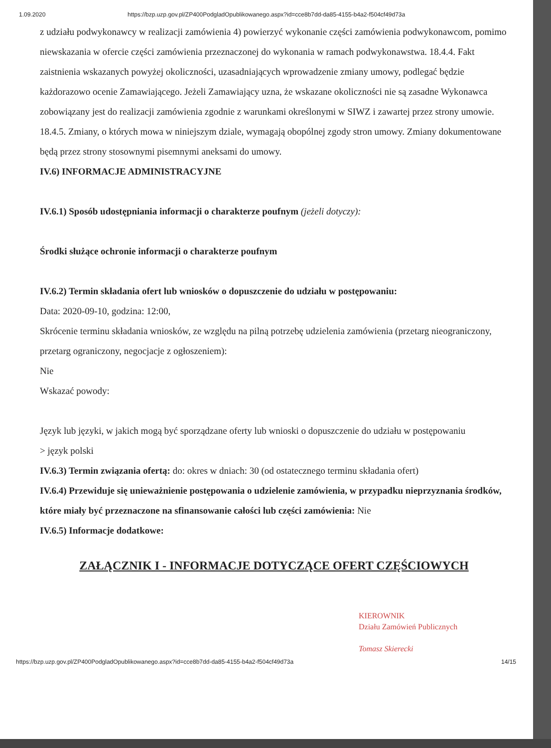1.09.2020 https://bzp.uzp.gov.pl/ZP400PodgladOpublikowanego.aspx?id=cce8b7dd-da85-4155-b4a2-f504cf49d73a
z udziału podwykonawcy w realizacji zamówienia 4) powierzyć wykonanie części zamówienia podwykonawcom, pomimo niewskazania w ofercie części zamówienia przeznaczonej do wykonania w ramach podwykonawstwa. 18.4.4. Fakt zaistnienia wskazanych powyżej okoliczności, uzasadniających wprowadzenie zmiany umowy, podlegać będzie każdorazowo ocenie Zamawiającego. Jeżeli Zamawiający uzna, że wskazane okoliczności nie są zasadne Wykonawca zobowiązany jest do realizacji zamówienia zgodnie z warunkami określonymi w SIWZ i zawartej przez strony umowie. 18.4.5. Zmiany, o których mowa w niniejszym dziale, wymagają obopólnej zgody stron umowy. Zmiany dokumentowane będą przez strony stosownymi pisemnymi aneksami do umowy.
IV.6) INFORMACJE ADMINISTRACYJNE
IV.6.1) Sposób udostępniania informacji o charakterze poufnym (jeżeli dotyczy):
Środki służące ochronie informacji o charakterze poufnym
IV.6.2) Termin składania ofert lub wniosków o dopuszczenie do udziału w postępowaniu:
Data: 2020-09-10, godzina: 12:00,
Skrócenie terminu składania wniosków, ze względu na pilną potrzebę udzielenia zamówienia (przetarg nieograniczony, przetarg ograniczony, negocjacje z ogłoszeniem):
Nie
Wskazać powody:
Język lub języki, w jakich mogą być sporządzane oferty lub wnioski o dopuszczenie do udziału w postępowaniu
> język polski
IV.6.3) Termin związania ofertą: do: okres w dniach: 30 (od ostatecznego terminu składania ofert)
IV.6.4) Przewiduje się unieważnienie postępowania o udzielenie zamówienia, w przypadku nieprzyznania środków, które miały być przeznaczone na sfinansowanie całości lub części zamówienia: Nie
IV.6.5) Informacje dodatkowe:
ZAŁĄCZNIK I - INFORMACJE DOTYCZĄCE OFERT CZĘŚCIOWYCH
KIEROWNIK
Działu Zamówień Publicznych
Tomasz Skierecki
https://bzp.uzp.gov.pl/ZP400PodgladOpublikowanego.aspx?id=cce8b7dd-da85-4155-b4a2-f504cf49d73a 14/15